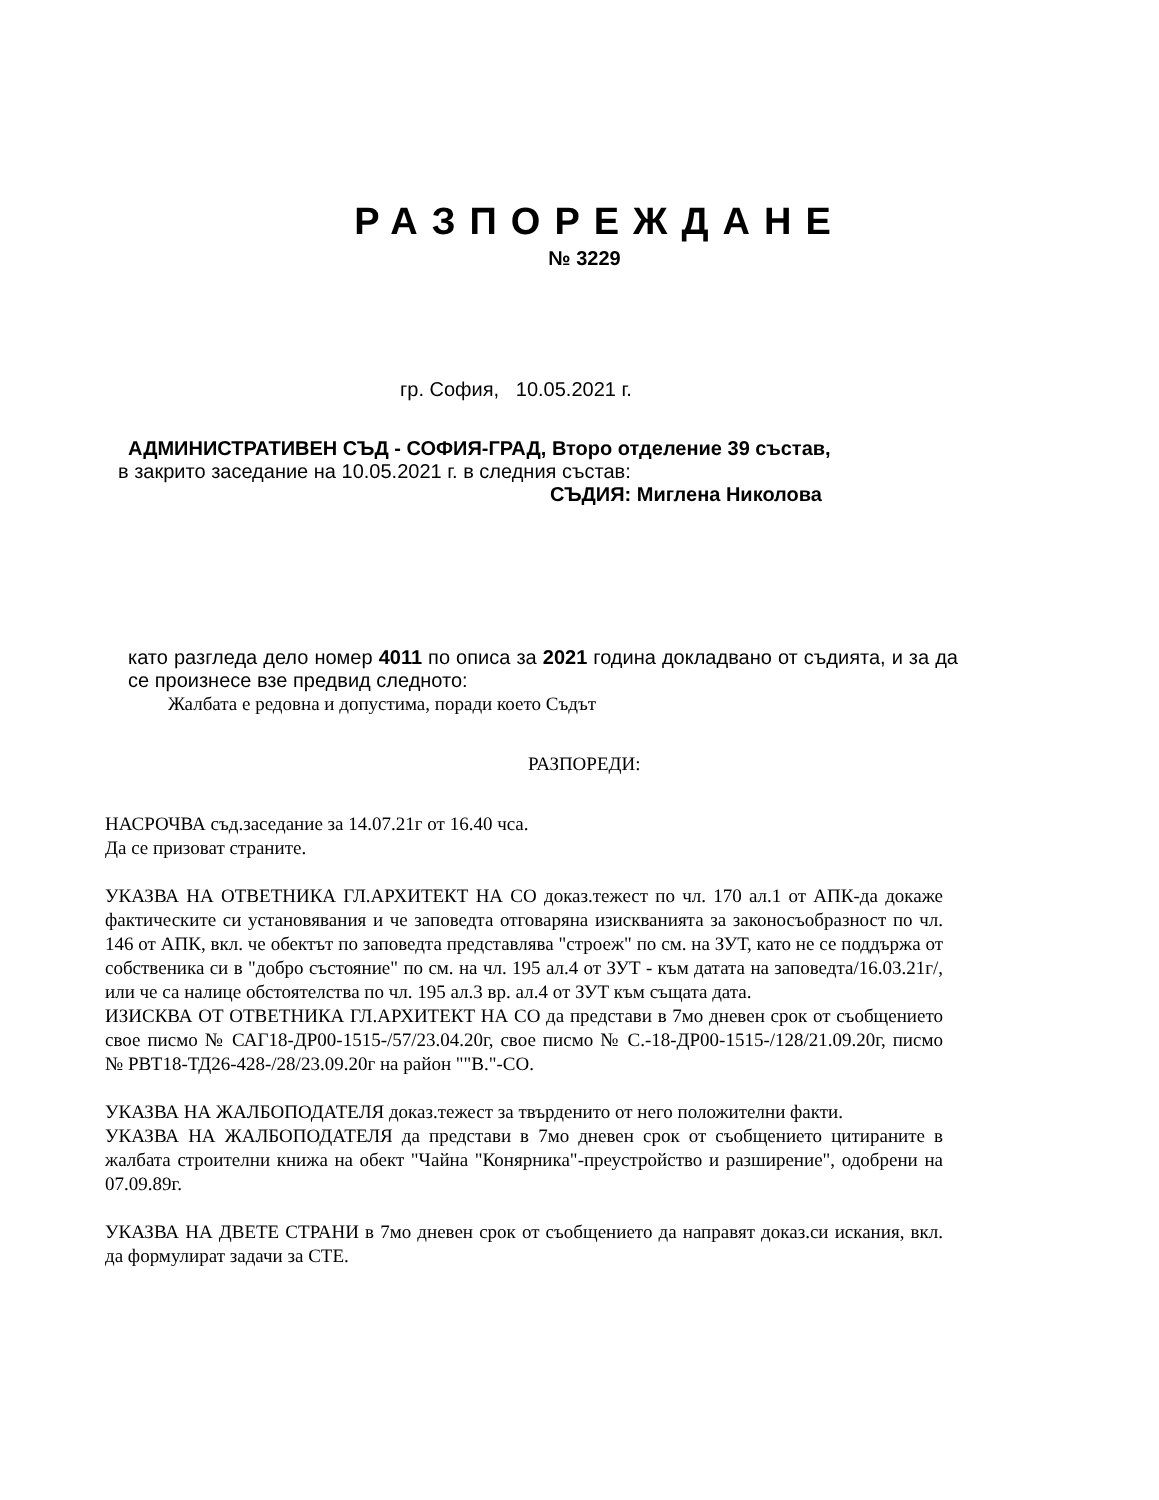РАЗПОРЕЖДАНЕ
№ 3229
гр. София, 10.05.2021 г.
АДМИНИСТРАТИВЕН СЪД - СОФИЯ-ГРАД, Второ отделение 39 състав,
в закрито заседание на 10.05.2021 г. в следния състав:
СЪДИЯ: Миглена Николова
като разгледа дело номер 4011 по описа за 2021 година докладвано от съдията, и за да се произнесе взе предвид следното:
Жалбата е редовна и допустима, поради което Съдът
РАЗПОРЕДИ:
НАСРОЧВА съд.заседание за 14.07.21г от 16.40 чса.
Да се призоват страните.
УКАЗВА НА ОТВЕТНИКА ГЛ.АРХИТЕКТ НА СО доказ.тежест по чл. 170 ал.1 от АПК-да докаже фактическите си установявания и че заповедта отговаряна изискванията за законосъобразност по чл. 146 от АПК, вкл. че обектът по заповедта представлява "строеж" по см. на ЗУТ, като не се поддържа от собственика си в "добро състояние" по см. на чл. 195 ал.4 от ЗУТ - към датата на заповедта/16.03.21г/, или че са налице обстоятелства по чл. 195 ал.3 вр. ал.4 от ЗУТ към същата дата.
ИЗИСКВА ОТ ОТВЕТНИКА ГЛ.АРХИТЕКТ НА СО да представи в 7мо дневен срок от съобщението свое писмо № САГ18-ДР00-1515-/57/23.04.20г, свое писмо № С.-18-ДР00-1515-/128/21.09.20г, писмо № РВТ18-ТД26-428-/28/23.09.20г на район ""В."-СО.
УКАЗВА НА ЖАЛБОПОДАТЕЛЯ доказ.тежест за твърденито от него положителни факти.
УКАЗВА НА ЖАЛБОПОДАТЕЛЯ да представи в 7мо дневен срок от съобщението цитираните в жалбата строителни книжа на обект "Чайна "Конярника"-преустройство и разширение", одобрени на 07.09.89г.
УКАЗВА НА ДВЕТЕ СТРАНИ в 7мо дневен срок от съобщението да направят доказ.си искания, вкл. да формулират задачи за СТЕ.